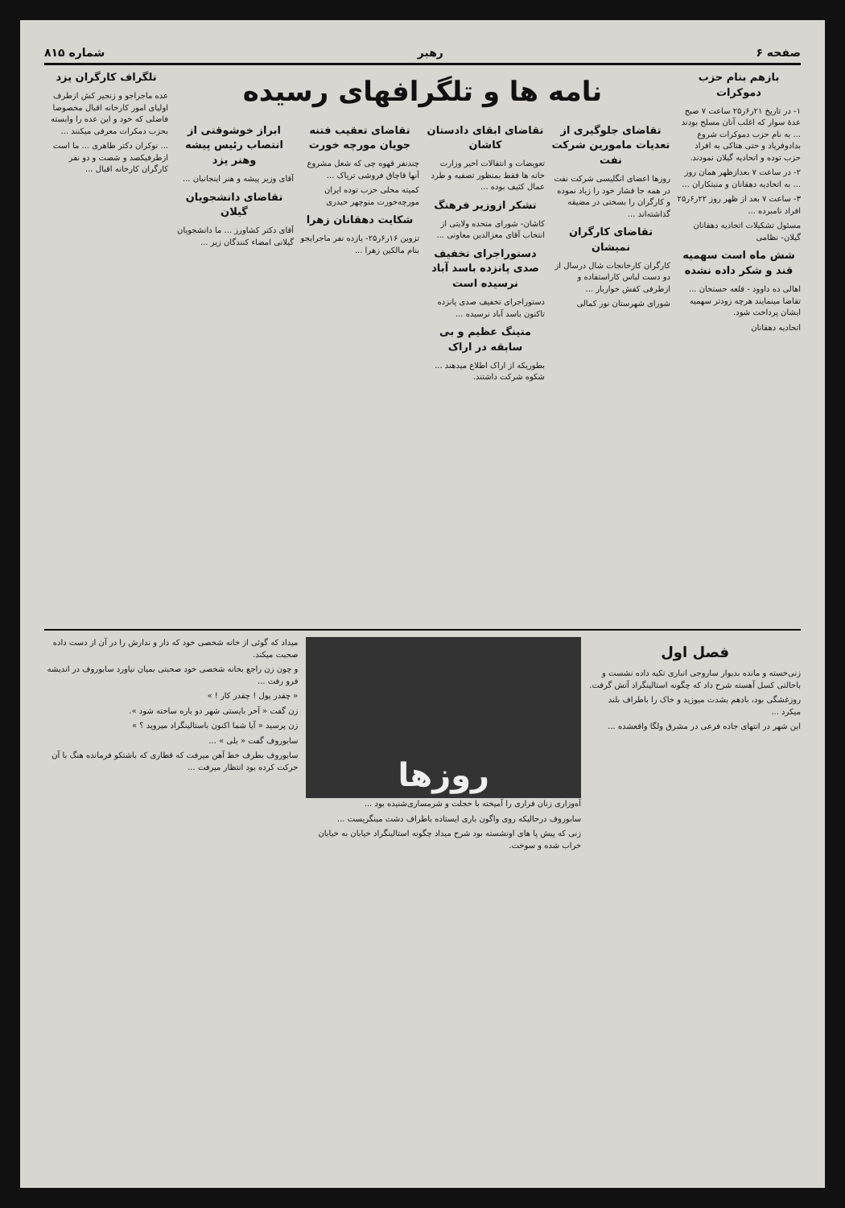صفحه ۶ رهبر شماره ۸۱۵
بازهم بنام حزب دموکرات
۱- در تاریخ ۲۱ر۶ر۲۵ ساعت ۷ صبح عدهٔ سوار که اغلب آنان مسلح بودند ... به نام حزب دموکرات شروع بدادوفریاد و حتی هتاکی به افراد حزب توده و اتحادیه گیلان نمودند.
۲- در ساعت ۷ بعدازظهر همان روز ... به اتحادیه دهقانان و منبتکاران ...
۳- ساعت ۷ بعد از ظهر روز ۲۲ر۶ر۲۵ افراد نامبرده ...
مسئول تشکیلات اتحادیه دهقانان گیلان- نظامی
شش ماه است سهمیه قند و شکر داده نشده
اهالی ده داوود - قلعه حسنخان ... تقاضا مینمایند هرچه زودتر سهمیه ایشان پرداخت شود.
اتحادیه دهقانان
نامه ها و تلگرافهای رسیده
تقاضای جلوگیری از تعدیات مامورین شرکت نفت
روزها اعضای انگلیسی شرکت نفت در همه جا فشار خود را زیاد نموده و کارگران را بسختی در مضیقه گذاشته‌اند ...
تقاضای کارگران نمیشان
کارگران کارخانجات شال درسال از دو دست لباس کاراستفاده و ازطرفی کفش خواربار ...
شورای شهرستان نور کمالی
تقاضای ابقای دادستان کاشان
تعویضات و انتقالات اخیر وزارت خانه ها فقط بمنظور تصفیه و طرد عمال کثیف بوده ...
تشکر ازوزیر فرهنگ
کاشان- شورای متحده ولایتی از انتخاب آقای معزالدین معاونی ...
دستوراجرای تخفیف صدی پانزده باسد آباد نرسیده است
دستوراجرای تخفیف صدی پانزده تاکنون باسد آباد نرسیده ...
متینگ عظیم و بی سابقه در اراک
بطوریکه از اراک اطلاع میدهند ... شکوه شرکت داشتند.
تقاضای تعقیب فتنه جویان مورچه خورت
چندنفر قهوه چی که شغل مشروع آنها قاچاق فروشی تریاک ...
کمیته محلی حزب توده ایران مورچه‌خورت منوچهر حیدری
شکایت دهقانان زهرا
تزوین ۱۶ر۶ر۲۵- یازده نفر ماجرایجو بنام مالکین زهرا ...
ابراز خوشوقتی از انتصاب رئیس پیشه وهنر یزد
آقای وزیر پیشه و هنر اینجانبان ...
تقاضای دانشجویان گیلان
آقای دکتر کشاورز ... ما دانشجویان گیلانی امضاء کنندگان زیر ...
تلگراف کارگران یزد
عده ماجراجو و زنجیر کش ازطرف اولیای امور کارخانه اقبال مخصوصا فاضلی که خود و این عده را وابسته بحزب دمکرات معرفی میکنند ...
... نوکران دکتر طاهری ... ما است ازطرفیکصد و شصت و دو نفر کارگران کارخانه اقبال ...
فصل اول
زنی‌خسته و مانده بدیوار ساروجی انباری تکیه داده نشست و باحالتی کسل آهسته شرح داد که چگونه استالینگراد آتش گرفت.
روزغشگی بود، بادهم بشدت میوزید و خاک را باطراف بلند میکرد ...
این شهر در انتهای جاده فرعی در مشرق ولگا واقعشده ...
روزها
آه‌وزاری زنان فراری را آمیخته با خجلت و شرمساری‌شنیده بود ...
سابوروف درحالیکه روی واگون باری ایستاده باطراف دشت مینگریست ...
زنی که پیش پا های اونشسته بود شرح میداد چگونه استالینگراد خیابان به خیابان خراب شده و سوخت.
میداد که گوئی از خانه شخصی خود که دار و ندارش را در آن از دست داده صحبت میکند.
و چون زن راجع بخانه شخصی خود صحبتی بمیان نیاورد سابوروف در اندیشه فرو رفت ...
« چقدر پول ! چقدر کار ! »
زن گفت « آخر بایستی شهر دو باره ساخته شود ».
زن پرسید « آیا شما اکنون باستالینگراد میروید ؟ »
سابوروف گفت « بلی » ...
سابوروف بطرف خط آهن میرفت که قطاری که باشتکو فرمانده هنگ با آن حرکت کرده بود انتظار میرفت ...